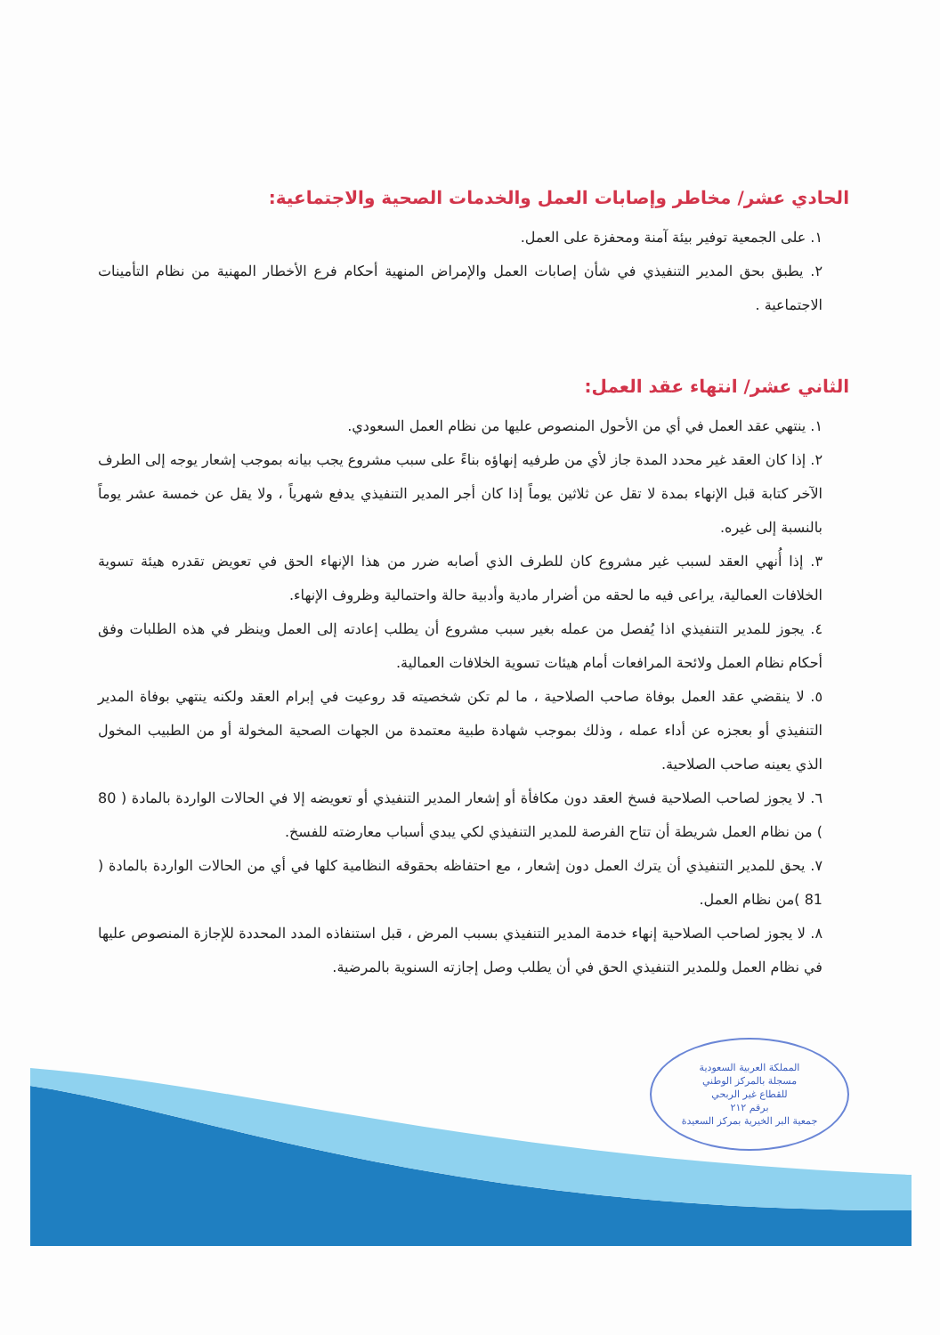الحادي عشر/ مخاطر وإصابات العمل والخدمات الصحية والاجتماعية:
١. على الجمعية توفير بيئة آمنة ومحفزة على العمل.
٢. يطبق بحق المدير التنفيذي في شأن إصابات العمل والإمراض المنهية أحكام فرع الأخطار المهنية من نظام التأمينات الاجتماعية .
الثاني عشر/ انتهاء عقد العمل:
١. ينتهي عقد العمل في أي من الأحول المنصوص عليها من نظام العمل السعودي.
٢. إذا كان العقد غير محدد المدة جاز لأي من طرفيه إنهاؤه بناءً على سبب مشروع يجب بيانه بموجب إشعار يوجه إلى الطرف الآخر كتابة قبل الإنهاء بمدة لا تقل عن ثلاثين يوماً إذا كان أجر المدير التنفيذي يدفع شهرياً ، ولا يقل عن خمسة عشر يوماً بالنسبة إلى غيره.
٣. إذا أُنهي العقد لسبب غير مشروع كان للطرف الذي أصابه ضرر من هذا الإنهاء الحق في تعويض تقدره هيئة تسوية الخلافات العمالية، يراعى فيه ما لحقه من أضرار مادية وأدبية حالة واحتمالية وظروف الإنهاء.
٤. يجوز للمدير التنفيذي اذا يُفصل من عمله بغير سبب مشروع أن يطلب إعادته إلى العمل وينظر في هذه الطلبات وفق أحكام نظام العمل ولائحة المرافعات أمام هيئات تسوية الخلافات العمالية.
٥. لا ينقضي عقد العمل بوفاة صاحب الصلاحية ، ما لم تكن شخصيته قد روعيت في إبرام العقد ولكنه ينتهي بوفاة المدير التنفيذي أو بعجزه عن أداء عمله ، وذلك بموجب شهادة طبية معتمدة من الجهات الصحية المخولة أو من الطبيب المخول الذي يعينه صاحب الصلاحية.
٦. لا يجوز لصاحب الصلاحية فسخ العقد دون مكافأة أو إشعار المدير التنفيذي أو تعويضه إلا في الحالات الواردة بالمادة ( 80 ) من نظام العمل شريطة أن تتاح الفرصة للمدير التنفيذي لكي يبدي أسباب معارضته للفسخ.
٧. يحق للمدير التنفيذي أن يترك العمل دون إشعار ، مع احتفاظه بحقوقه النظامية كلها في أي من الحالات الواردة بالمادة ( 81 )من نظام العمل.
٨. لا يجوز لصاحب الصلاحية إنهاء خدمة المدير التنفيذي بسبب المرض ، قبل استنفاذه المدد المحددة للإجازة المنصوص عليها في نظام العمل وللمدير التنفيذي الحق في أن يطلب وصل إجازته السنوية بالمرضية.
المملكة العربية السعودية
مسجلة بالمركز الوطني
للقطاع غير الربحي
برقم ٢١٢
جمعية البر الخيرية بمركز السعيدة